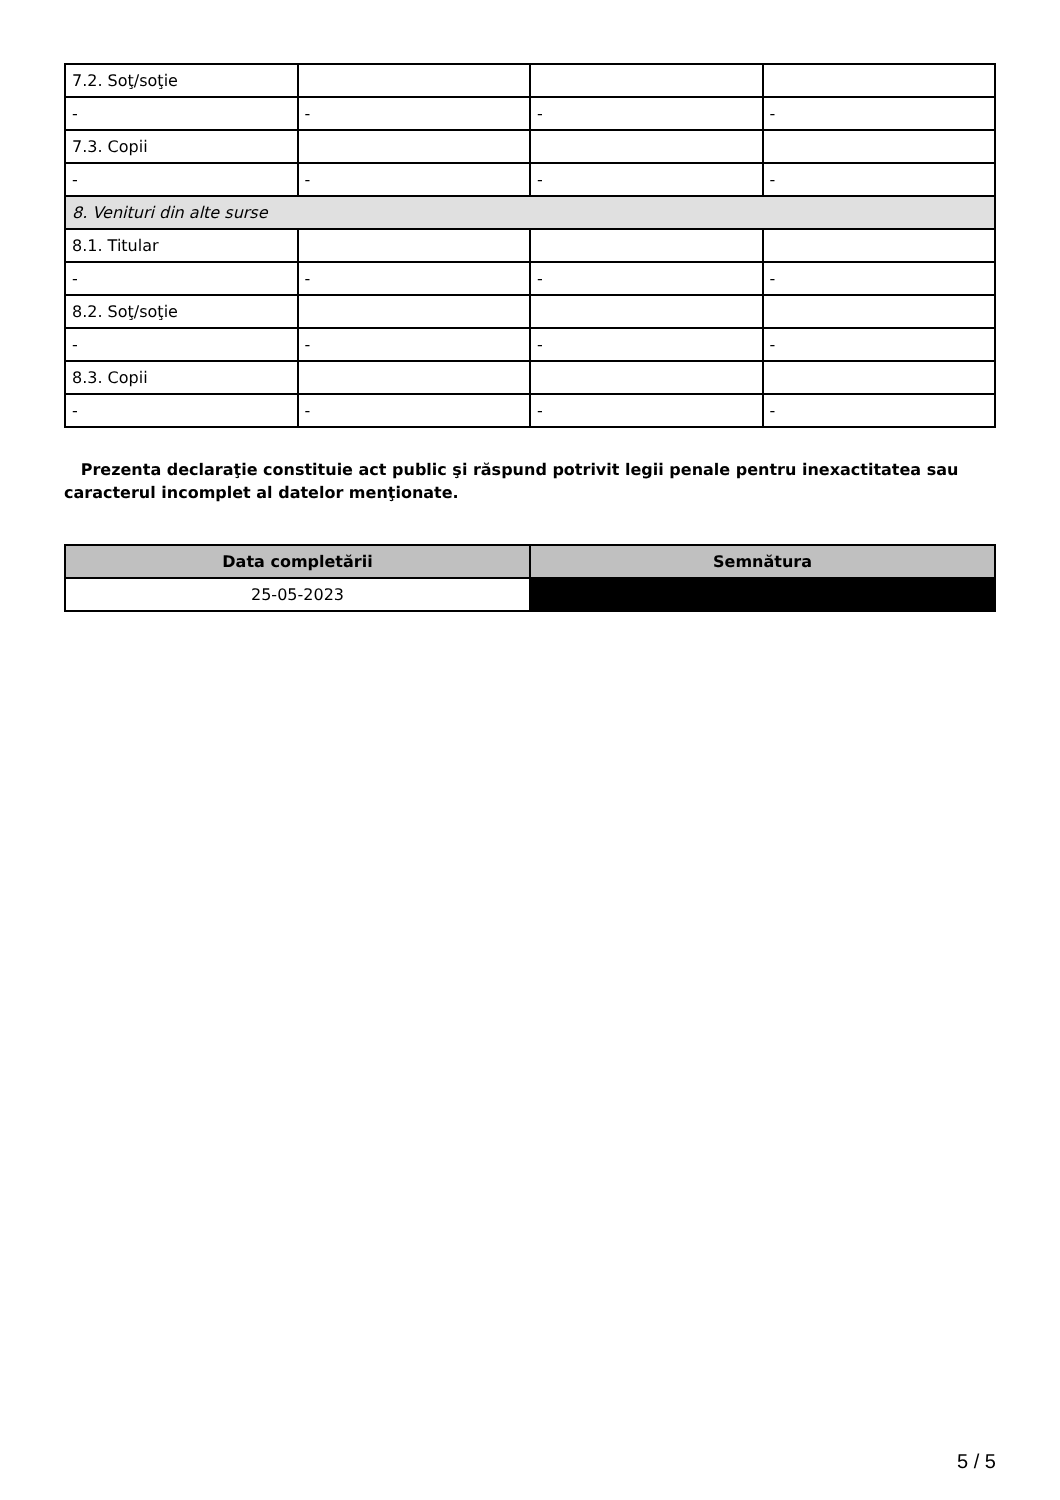| 7.2. Soţ/soţie | | | |
| - | - | - | - |
| 7.3. Copii | | | |
| - | - | - | - |
| 8. Venituri din alte surse | | | |
| 8.1. Titular | | | |
| - | - | - | - |
| 8.2. Soţ/soţie | | | |
| - | - | - | - |
| 8.3. Copii | | | |
| - | - | - | - |
Prezenta declaraţie constituie act public şi răspund potrivit legii penale pentru inexactitatea sau caracterul incomplet al datelor menţionate.
| Data completării | Semnătura |
| --- | --- |
| 25-05-2023 | |
5 / 5